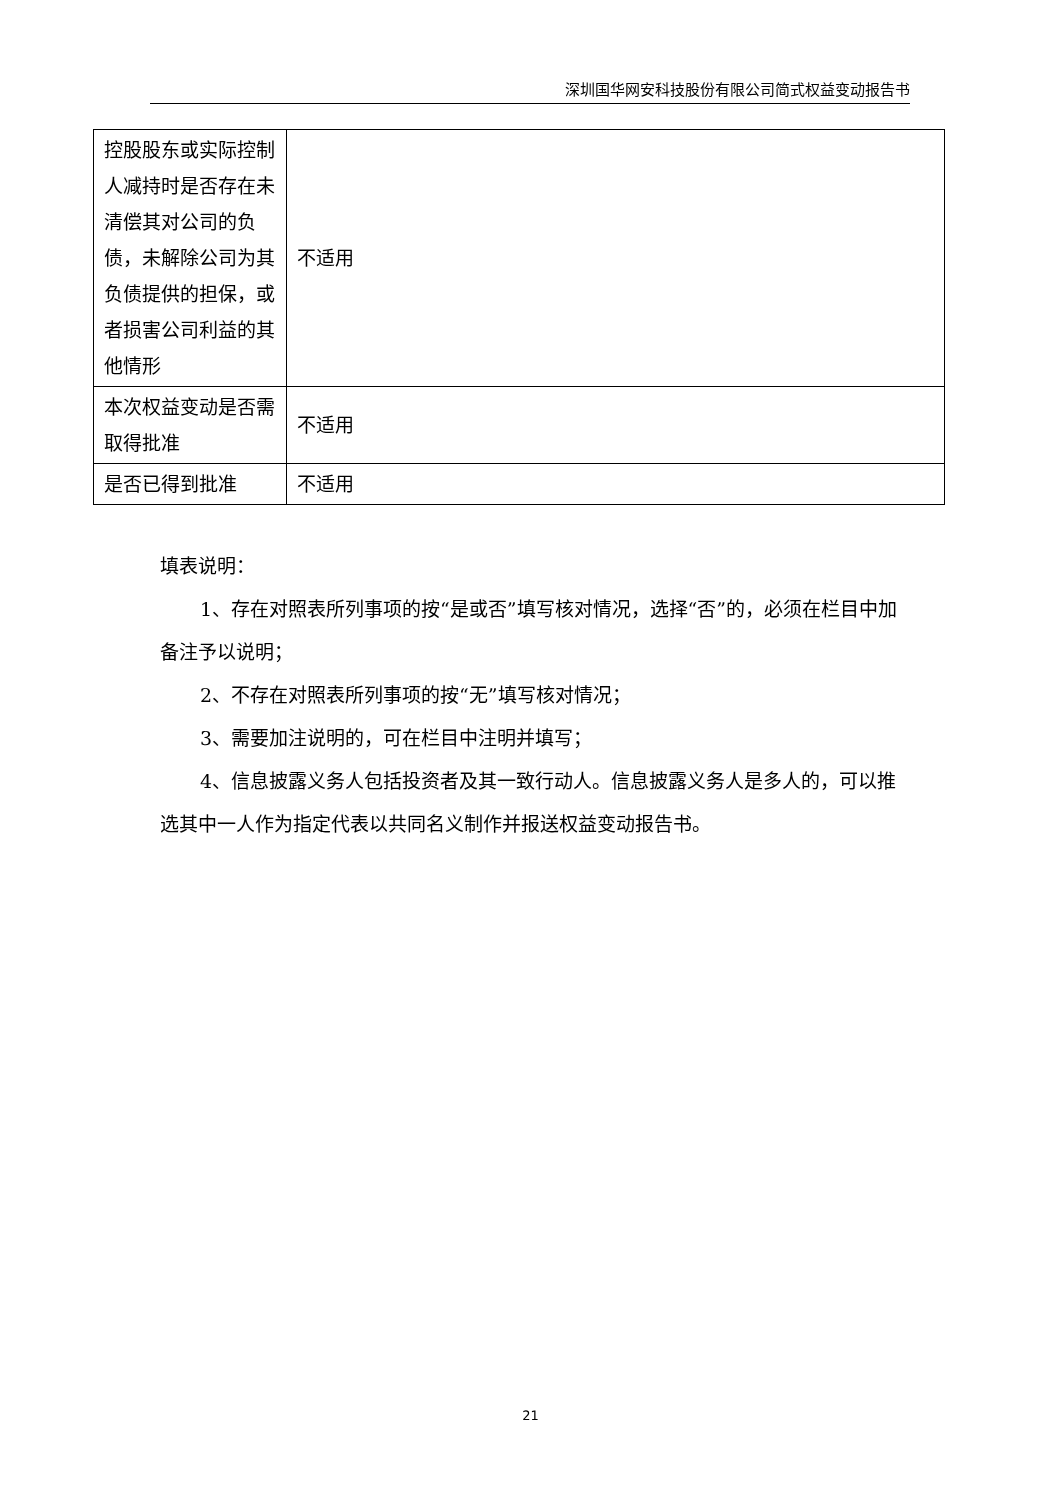深圳国华网安科技股份有限公司简式权益变动报告书
| 控股股东或实际控制人减持时是否存在未清偿其对公司的负债，未解除公司为其负债提供的担保，或者损害公司利益的其他情形 | 不适用 |
| 本次权益变动是否需取得批准 | 不适用 |
| 是否已得到批准 | 不适用 |
填表说明：
1、存在对照表所列事项的按“是或否”填写核对情况，选择“否”的，必须在栏目中加备注予以说明；
2、不存在对照表所列事项的按“无”填写核对情况；
3、需要加注说明的，可在栏目中注明并填写；
4、信息披露义务人包括投资者及其一致行动人。信息披露义务人是多人的，可以推选其中一人作为指定代表以共同名义制作并报送权益变动报告书。
21